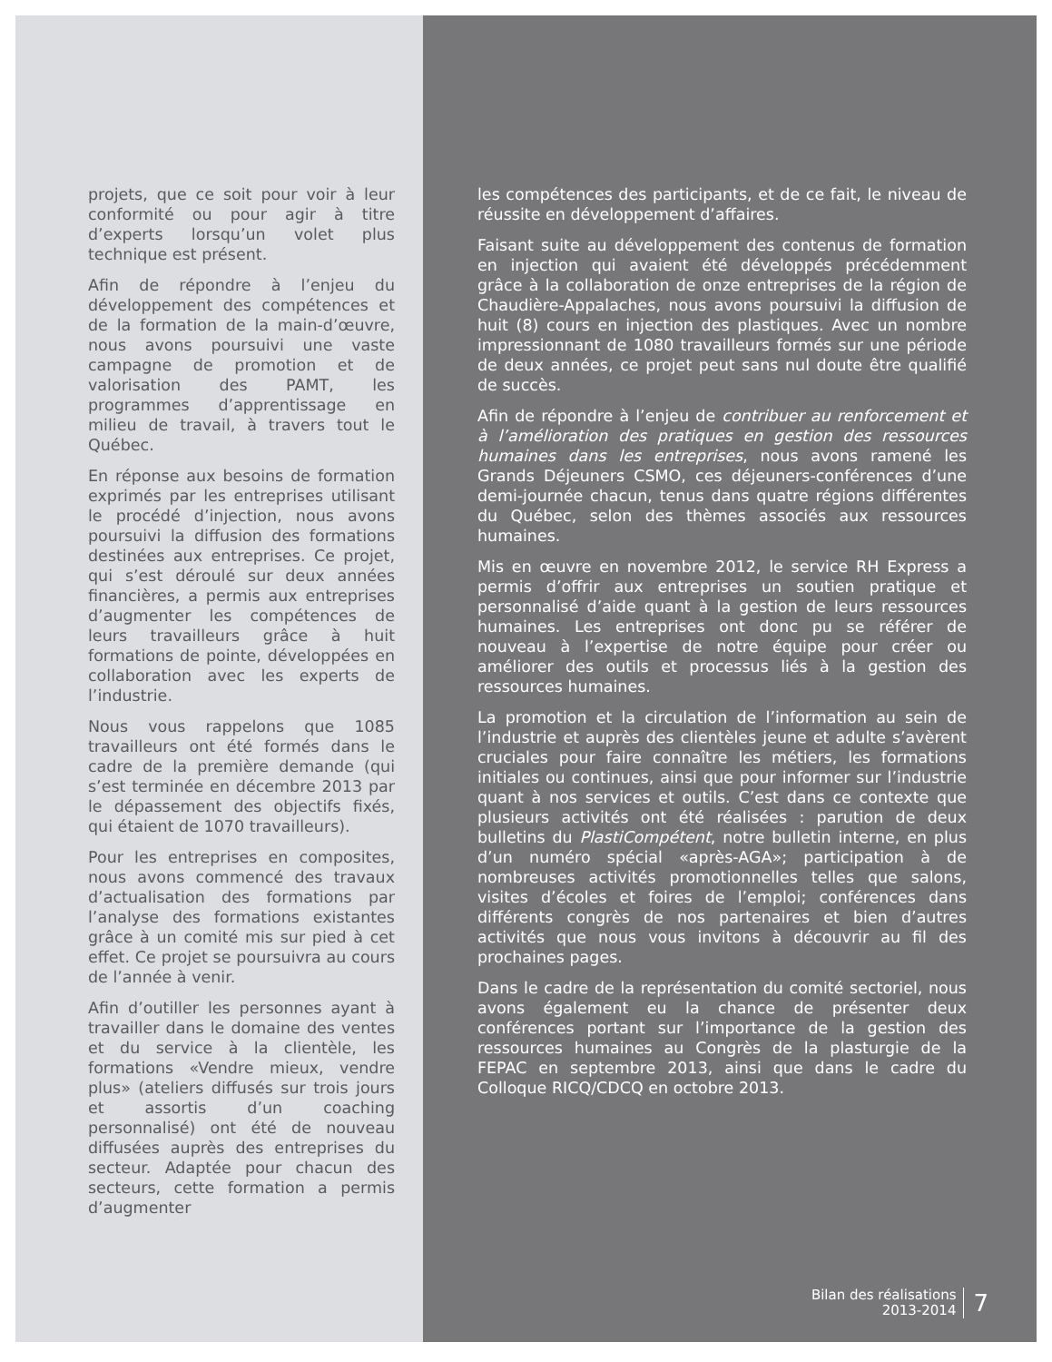projets, que ce soit pour voir à leur conformité ou pour agir à titre d’experts lorsqu’un volet plus technique est présent.
Afin de répondre à l’enjeu du développement des compétences et de la formation de la main-d’œuvre, nous avons poursuivi une vaste campagne de promotion et de valorisation des PAMT, les programmes d’apprentissage en milieu de travail, à travers tout le Québec.
En réponse aux besoins de formation exprimés par les entreprises utilisant le procédé d’injection, nous avons poursuivi la diffusion des formations destinées aux entreprises. Ce projet, qui s’est déroulé sur deux années financières, a permis aux entreprises d’augmenter les compétences de leurs travailleurs grâce à huit formations de pointe, développées en collaboration avec les experts de l’industrie.
Nous vous rappelons que 1085 travailleurs ont été formés dans le cadre de la première demande (qui s’est terminée en décembre 2013 par le dépassement des objectifs fixés, qui étaient de 1070 travailleurs).
Pour les entreprises en composites, nous avons commencé des travaux d’actualisation des formations par l’analyse des formations existantes grâce à un comité mis sur pied à cet effet. Ce projet se poursuivra au cours de l’année à venir.
Afin d’outiller les personnes ayant à travailler dans le domaine des ventes et du service à la clientèle, les formations «Vendre mieux, vendre plus» (ateliers diffusés sur trois jours et assortis d’un coaching personnalisé) ont été de nouveau diffusées auprès des entreprises du secteur. Adaptée pour chacun des secteurs, cette formation a permis d’augmenter
les compétences des participants, et de ce fait, le niveau de réussite en développement d’affaires.
Faisant suite au développement des contenus de formation en injection qui avaient été développés précédemment grâce à la collaboration de onze entreprises de la région de Chaudière-Appalaches, nous avons poursuivi la diffusion de huit (8) cours en injection des plastiques. Avec un nombre impressionnant de 1080 travailleurs formés sur une période de deux années, ce projet peut sans nul doute être qualifié de succès.
Afin de répondre à l’enjeu de contribuer au renforcement et à l’amélioration des pratiques en gestion des ressources humaines dans les entreprises, nous avons ramené les Grands Déjeuners CSMO, ces déjeuners-conférences d’une demi-journée chacun, tenus dans quatre régions différentes du Québec, selon des thèmes associés aux ressources humaines.
Mis en œuvre en novembre 2012, le service RH Express a permis d’offrir aux entreprises un soutien pratique et personnalisé d’aide quant à la gestion de leurs ressources humaines. Les entreprises ont donc pu se référer de nouveau à l’expertise de notre équipe pour créer ou améliorer des outils et processus liés à la gestion des ressources humaines.
La promotion et la circulation de l’information au sein de l’industrie et auprès des clientèles jeune et adulte s’avèrent cruciales pour faire connaître les métiers, les formations initiales ou continues, ainsi que pour informer sur l’industrie quant à nos services et outils. C’est dans ce contexte que plusieurs activités ont été réalisées : parution de deux bulletins du PlastiCompétent, notre bulletin interne, en plus d’un numéro spécial «après-AGA»; participation à de nombreuses activités promotionnelles telles que salons, visites d’écoles et foires de l’emploi; conférences dans différents congrès de nos partenaires et bien d’autres activités que nous vous invitons à découvrir au fil des prochaines pages.
Dans le cadre de la représentation du comité sectoriel, nous avons également eu la chance de présenter deux conférences portant sur l’importance de la gestion des ressources humaines au Congrès de la plasturgie de la FEPAC en septembre 2013, ainsi que dans le cadre du Colloque RICQ/CDCQ en octobre 2013.
Bilan des réalisations
2013-2014
7